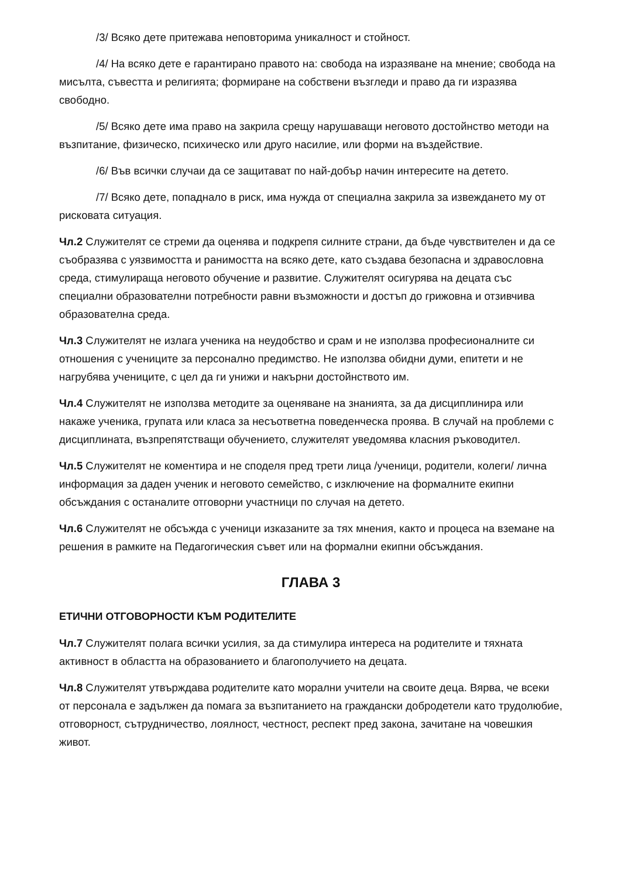/3/ Всяко дете притежава неповторима уникалност и стойност.
/4/ На всяко дете е гарантирано правото на: свобода на изразяване на мнение; свобода на мисълта, съвестта и религията; формиране на собствени възгледи и право да ги изразява свободно.
/5/ Всяко дете има право на закрила срещу нарушаващи неговото достойнство методи на възпитание, физическо, психическо или друго насилие, или форми на въздействие.
/6/ Във всички случаи да се защитават по най-добър начин интересите на детето.
/7/ Всяко дете, попаднало в риск, има нужда от специална закрила за извеждането му от рисковата ситуация.
Чл.2 Служителят се стреми да оценява и подкрепя силните страни, да бъде чувствителен и да се съобразява с уязвимостта и ранимостта на всяко дете, като създава безопасна и здравословна среда, стимулираща неговото обучение и развитие. Служителят осигурява на децата със специални образователни потребности равни възможности и достъп до грижовна и отзивчива образователна среда.
Чл.3 Служителят не излага ученика на неудобство и срам и не използва професионалните си отношения с учениците за персонално предимство. Не използва обидни думи, епитети и не нагрубява учениците, с цел да ги унижи и накърни достойнството им.
Чл.4 Служителят не използва методите за оценяване на знанията, за да дисциплинира или накаже ученика, групата или класа за несъответна поведенческа проява. В случай на проблеми с дисциплината, възпрепятстващи обучението, служителят уведомява класния ръководител.
Чл.5 Служителят не коментира и не споделя пред трети лица /ученици, родители, колеги/ лична информация за даден ученик и неговото семейство, с изключение на формалните екипни обсъждания с останалите отговорни участници по случая на детето.
Чл.6 Служителят не обсъжда с ученици изказаните за тях мнения, както и процеса на вземане на решения в рамките на Педагогическия съвет или на формални екипни обсъждания.
ГЛАВА 3
ЕТИЧНИ ОТГОВОРНОСТИ КЪМ РОДИТЕЛИТЕ
Чл.7 Служителят полага всички усилия, за да стимулира интереса на родителите и тяхната активност в областта на образованието и благополучието на децата.
Чл.8 Служителят утвърждава родителите като морални учители на своите деца. Вярва, че всеки от персонала е задължен да помага за възпитанието на граждански добродетели като трудолюбие, отговорност, сътрудничество, лоялност, честност, респект пред закона, зачитане на човешкия живот.